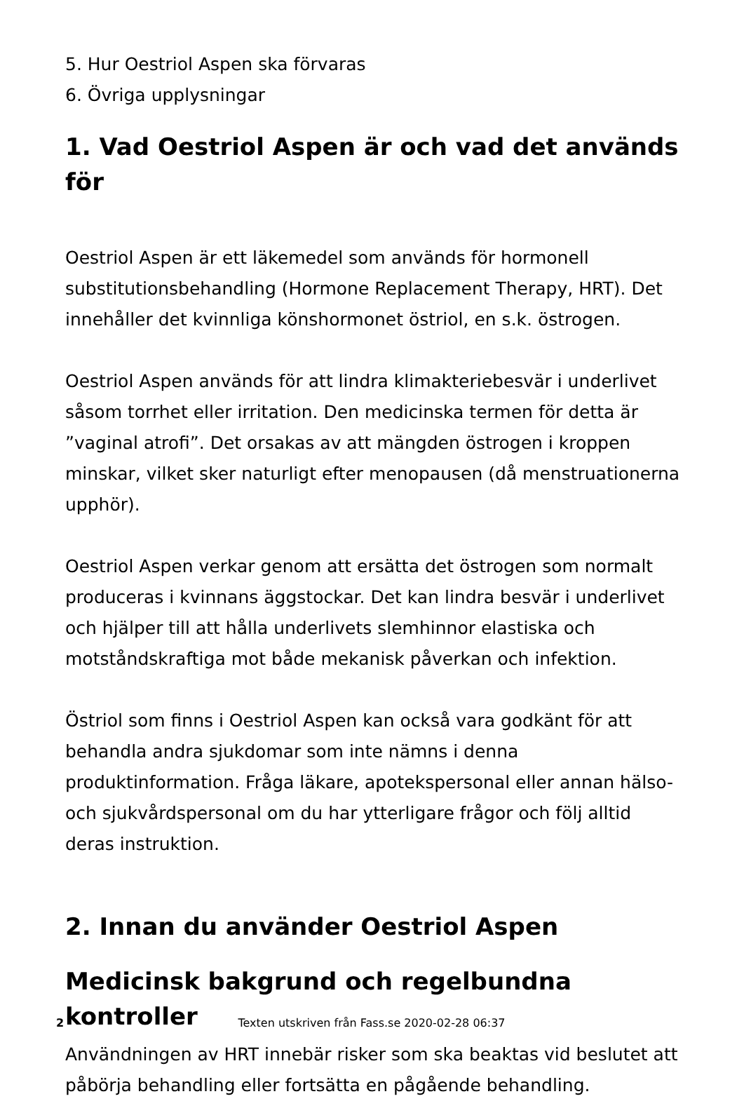5. Hur Oestriol Aspen ska förvaras
6. Övriga upplysningar
1. Vad Oestriol Aspen är och vad det används för
Oestriol Aspen är ett läkemedel som används för hormonell substitutionsbehandling (Hormone Replacement Therapy, HRT). Det innehåller det kvinnliga könshormonet östriol, en s.k. östrogen.
Oestriol Aspen används för att lindra klimakteriebesvär i underlivet såsom torrhet eller irritation. Den medicinska termen för detta är ”vaginal atrofi”. Det orsakas av att mängden östrogen i kroppen minskar, vilket sker naturligt efter menopausen (då menstruationerna upphör).
Oestriol Aspen verkar genom att ersätta det östrogen som normalt produceras i kvinnans äggstockar. Det kan lindra besvär i underlivet och hjälper till att hålla underlivets slemhinnor elastiska och motståndskraftiga mot både mekanisk påverkan och infektion.
Östriol som finns i Oestriol Aspen kan också vara godkänt för att behandla andra sjukdomar som inte nämns i denna produktinformation. Fråga läkare, apotekspersonal eller annan hälso- och sjukvårdspersonal om du har ytterligare frågor och följ alltid deras instruktion.
2. Innan du använder Oestriol Aspen
Medicinsk bakgrund och regelbundna kontroller
Användningen av HRT innebär risker som ska beaktas vid beslutet att påbörja behandling eller fortsätta en pågående behandling.
2 Texten utskriven från Fass.se 2020-02-28 06:37